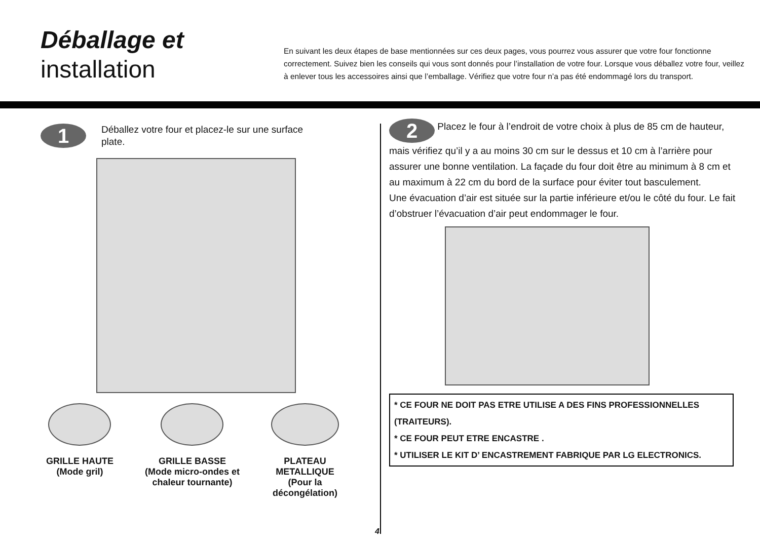Déballage et
installation
En suivant les deux étapes de base mentionnées sur ces deux pages, vous pourrez vous assurer que votre four fonctionne correctement. Suivez bien les conseils qui vous sont donnés pour l’installation de votre four. Lorsque vous déballez votre four, veillez à enlever tous les accessoires ainsi que l’emballage. Vérifiez que votre four n’a pas été endommagé lors du transport.
1
Déballez votre four et placez-le sur une surface
plate.
GRILLE HAUTE
(Mode gril)
GRILLE BASSE
(Mode micro-ondes et
chaleur tournante)
PLATEAU
METALLIQUE
(Pour la
décongélation)
2 Placez le four à l’endroit de votre choix à plus de 85 cm de hauteur, mais vérifiez qu’il y a au moins 30 cm sur le dessus et 10 cm à l’arrière pour assurer une bonne ventilation. La façade du four doit être au minimum à 8 cm et au maximum à 22 cm du bord de la surface pour éviter tout basculement.
Une évacuation d’air est située sur la partie inférieure et/ou le côté du four. Le fait d’obstruer l’évacuation d’air peut endommager le four.
* CE FOUR NE DOIT PAS ETRE UTILISE A DES FINS PROFESSIONNELLES (TRAITEURS).
* CE FOUR PEUT ETRE ENCASTRE .
* UTILISER LE KIT D’ ENCASTREMENT FABRIQUE PAR LG ELECTRONICS.
4